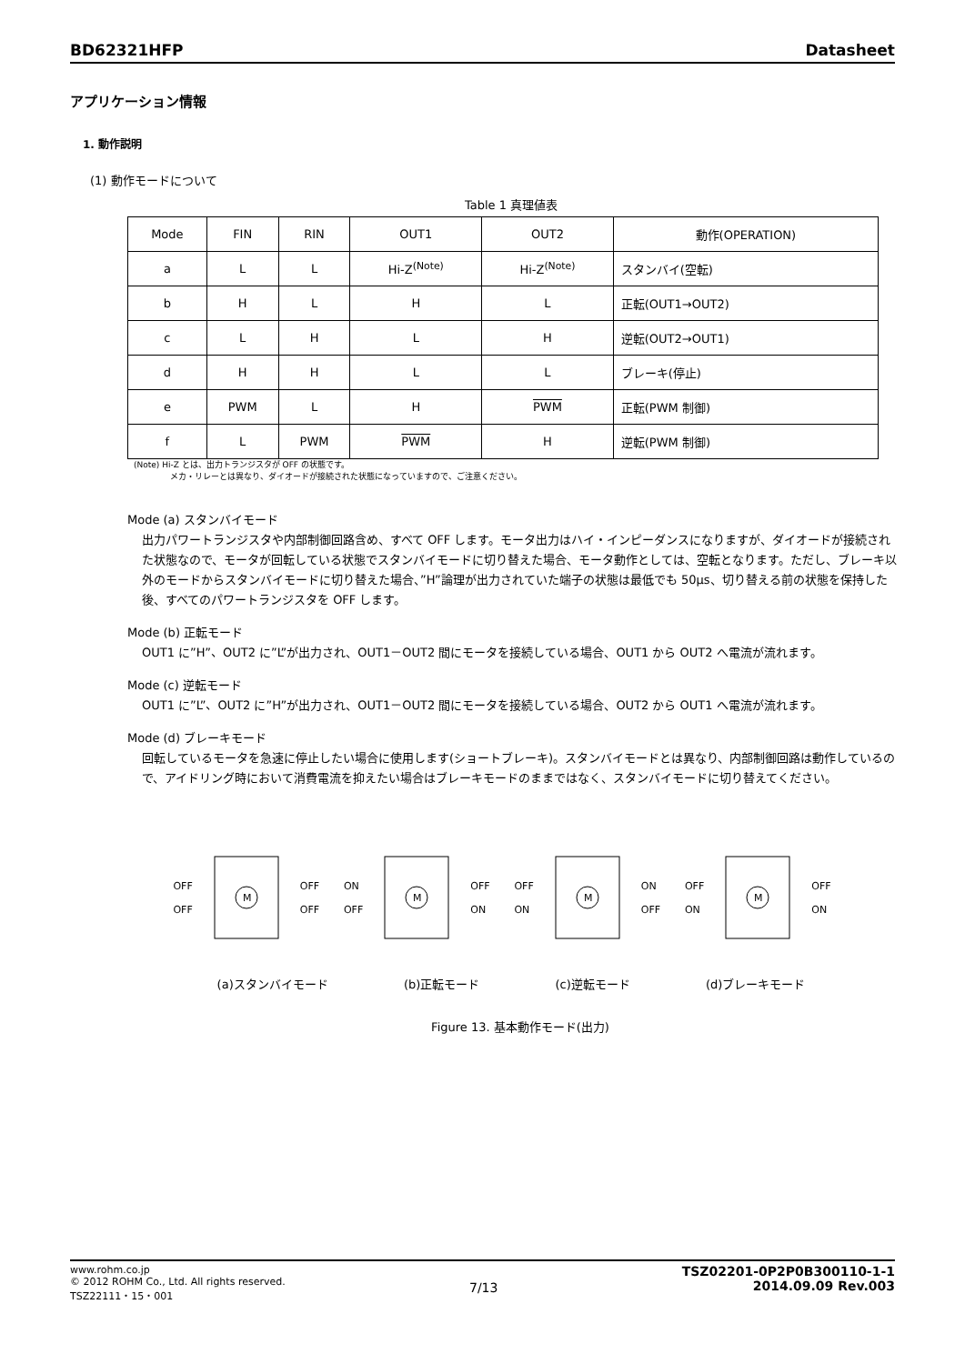BD62321HFP Datasheet
アプリケーション情報
1. 動作説明
(1) 動作モードについて
Table 1 真理値表
| Mode | FIN | RIN | OUT1 | OUT2 | 動作(OPERATION) |
| a | L | L | Hi-Z<sup>(Note)</sup> | Hi-Z<sup>(Note)</sup> | スタンバイ(空転) |
| b | H | L | H | L | 正転(OUT1→OUT2) |
| c | L | H | L | H | 逆転(OUT2→OUT1) |
| d | H | H | L | L | ブレーキ(停止) |
| e | PWM | L | H | PWM | 正転(PWM 制御) |
| f | L | PWM | PWM | H | 逆転(PWM 制御) |
(Note) Hi-Z とは、出力トランジスタが OFF の状態です。
メカ・リレーとは異なり、ダイオードが接続された状態になっていますので、ご注意ください。
Mode (a) スタンバイモード
出力パワートランジスタや内部制御回路含め、すべて OFF します。モータ出力はハイ・インピーダンスになりますが、ダイオードが接続された状態なので、モータが回転している状態でスタンバイモードに切り替えた場合、モータ動作としては、空転となります。ただし、ブレーキ以外のモードからスタンバイモードに切り替えた場合、”H”論理が出力されていた端子の状態は最低でも 50μs、切り替える前の状態を保持した後、すべてのパワートランジスタを OFF します。
Mode (b) 正転モード
OUT1 に”H”、OUT2 に”L”が出力され、OUT1－OUT2 間にモータを接続している場合、OUT1 から OUT2 へ電流が流れます。
Mode (c) 逆転モード
OUT1 に”L”、OUT2 に”H”が出力され、OUT1－OUT2 間にモータを接続している場合、OUT2 から OUT1 へ電流が流れます。
Mode (d) ブレーキモード
回転しているモータを急速に停止したい場合に使用します(ショートブレーキ)。スタンバイモードとは異なり、内部制御回路は動作しているので、アイドリング時において消費電流を抑えたい場合はブレーキモードのままではなく、スタンバイモードに切り替えてください。
OFF
OFF
M
OFF
OFF
ON
OFF
M
OFF
ON
OFF
ON
M
ON
OFF
OFF
ON
M
OFF
ON
(a)スタンバイモード (b)正転モード (c)逆転モード (d)ブレーキモード
Figure 13. 基本動作モード(出力)
www.rohm.co.jp
© 2012 ROHM Co., Ltd. All rights reserved.
TSZ22111・15・001
7/13
TSZ02201-0P2P0B300110-1-1
2014.09.09 Rev.003